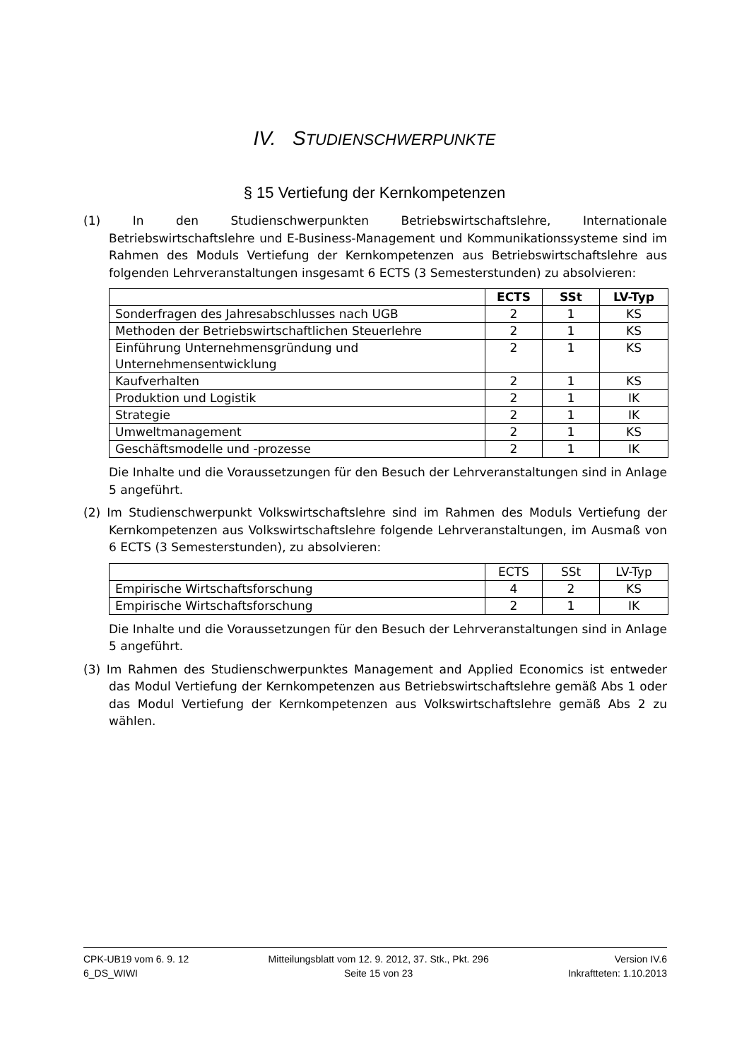IV. STUDIENSCHWERPUNKTE
§ 15 Vertiefung der Kernkompetenzen
(1) In den Studienschwerpunkten Betriebswirtschaftslehre, Internationale Betriebswirtschaftslehre und E-Business-Management und Kommunikationssysteme sind im Rahmen des Moduls Vertiefung der Kernkompetenzen aus Betriebswirtschaftslehre aus folgenden Lehrveranstaltungen insgesamt 6 ECTS (3 Semesterstunden) zu absolvieren:
| | ECTS | SSt | LV-Typ |
| --- | --- | --- | --- |
| Sonderfragen des Jahresabschlusses nach UGB | 2 | 1 | KS |
| Methoden der Betriebswirtschaftlichen Steuerlehre | 2 | 1 | KS |
| Einführung Unternehmensgründung und Unternehmensentwicklung | 2 | 1 | KS |
| Kaufverhalten | 2 | 1 | KS |
| Produktion und Logistik | 2 | 1 | IK |
| Strategie | 2 | 1 | IK |
| Umweltmanagement | 2 | 1 | KS |
| Geschäftsmodelle und -prozesse | 2 | 1 | IK |
Die Inhalte und die Voraussetzungen für den Besuch der Lehrveranstaltungen sind in Anlage 5 angeführt.
(2) Im Studienschwerpunkt Volkswirtschaftslehre sind im Rahmen des Moduls Vertiefung der Kernkompetenzen aus Volkswirtschaftslehre folgende Lehrveranstaltungen, im Ausmaß von 6 ECTS (3 Semesterstunden), zu absolvieren:
| | ECTS | SSt | LV-Typ |
| Empirische Wirtschaftsforschung | 4 | 2 | KS |
| Empirische Wirtschaftsforschung | 2 | 1 | IK |
Die Inhalte und die Voraussetzungen für den Besuch der Lehrveranstaltungen sind in Anlage 5 angeführt.
(3) Im Rahmen des Studienschwerpunktes Management and Applied Economics ist entweder das Modul Vertiefung der Kernkompetenzen aus Betriebswirtschaftslehre gemäß Abs 1 oder das Modul Vertiefung der Kernkompetenzen aus Volkswirtschaftslehre gemäß Abs 2 zu wählen.
CPK-UB19 vom 6. 9. 12
6_DS_WIWI
Mitteilungsblatt vom 12. 9. 2012, 37. Stk., Pkt. 296
Seite 15 von 23
Version IV.6
Inkraftteten: 1.10.2013